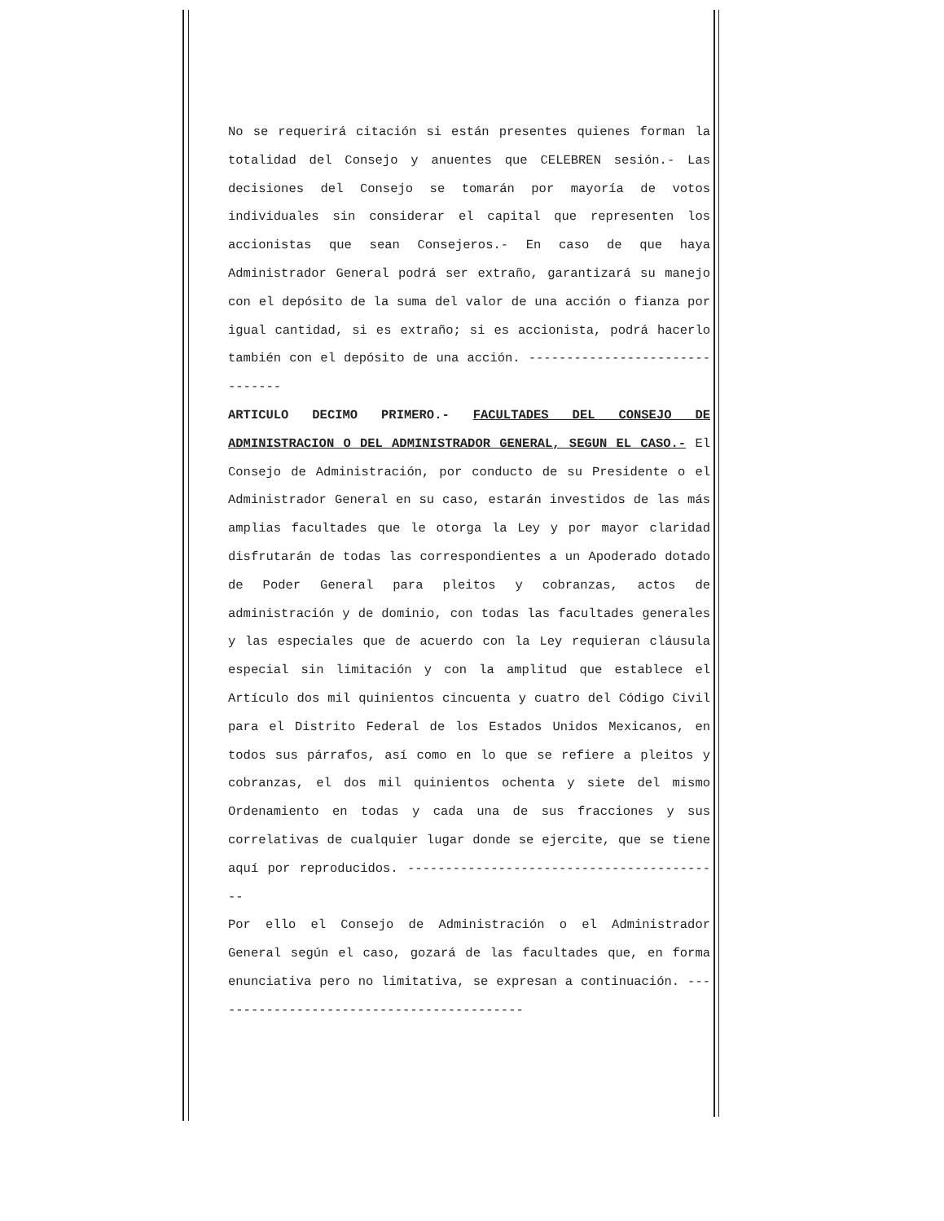No se requerirá citación si están presentes quienes forman la totalidad del Consejo y anuentes que CELEBREN sesión.- Las decisiones del Consejo se tomarán por mayoría de votos individuales sin considerar el capital que representen los accionistas que sean Consejeros.- En caso de que haya Administrador General podrá ser extraño, garantizará su manejo con el depósito de la suma del valor de una acción o fianza por igual cantidad, si es extraño; si es accionista, podrá hacerlo también con el depósito de una acción. -------------------------------
ARTICULO DECIMO PRIMERO.- FACULTADES DEL CONSEJO DE ADMINISTRACION O DEL ADMINISTRADOR GENERAL, SEGUN EL CASO.- El Consejo de Administración, por conducto de su Presidente o el Administrador General en su caso, estarán investidos de las más amplias facultades que le otorga la Ley y por mayor claridad disfrutarán de todas las correspondientes a un Apoderado dotado de Poder General para pleitos y cobranzas, actos de administración y de dominio, con todas las facultades generales y las especiales que de acuerdo con la Ley requieran cláusula especial sin limitación y con la amplitud que establece el Artículo dos mil quinientos cincuenta y cuatro del Código Civil para el Distrito Federal de los Estados Unidos Mexicanos, en todos sus párrafos, así como en lo que se refiere a pleitos y cobranzas, el dos mil quinientos ochenta y siete del mismo Ordenamiento en todas y cada una de sus fracciones y sus correlativas de cualquier lugar donde se ejercite, que se tiene aquí por reproducidos. ------------------------------------------
Por ello el Consejo de Administración o el Administrador General según el caso, gozará de las facultades que, en forma enunciativa pero no limitativa, se expresan a continuación. ------------------------------------------